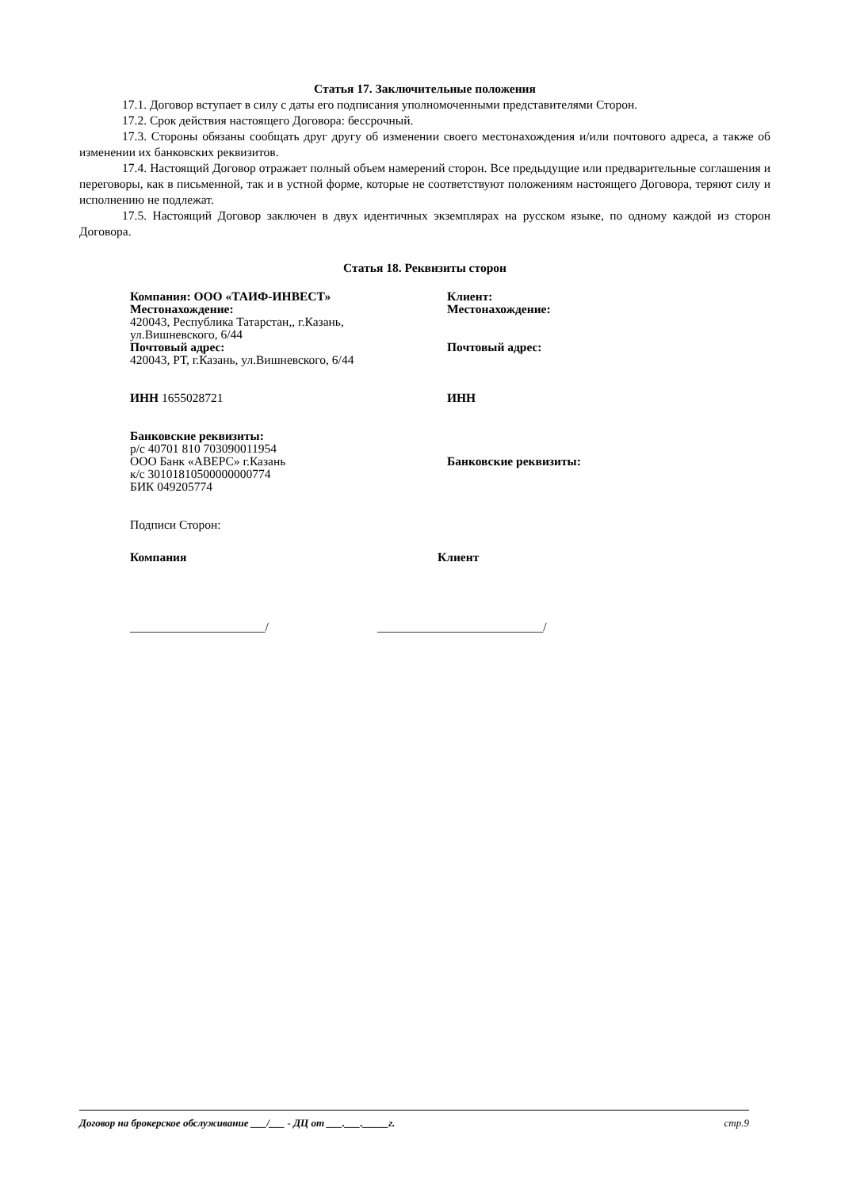Статья 17. Заключительные положения
17.1. Договор вступает в силу с даты его подписания уполномоченными представителями Сторон.
17.2. Срок действия настоящего Договора: бессрочный.
17.3. Стороны обязаны сообщать друг другу об изменении своего местонахождения и/или почтового адреса, а также об изменении их банковских реквизитов.
17.4. Настоящий Договор отражает полный объем намерений сторон. Все предыдущие или предварительные соглашения и переговоры, как в письменной, так и в устной форме, которые не соответствуют положениям настоящего Договора, теряют силу и исполнению не подлежат.
17.5. Настоящий Договор заключен в двух идентичных экземплярах на русском языке, по одному каждой из сторон Договора.
Статья 18. Реквизиты сторон
Компания: ООО «ТАИФ-ИНВЕСТ»
Местонахождение:
420043, Республика Татарстан,, г.Казань,
ул.Вишневского, 6/44
Почтовый адрес:
420043, РТ, г.Казань, ул.Вишневского, 6/44
ИНН 1655028721
Банковские реквизиты:
р/с 40701 810 703090011954
ООО Банк «АВЕРС» г.Казань
к/с 30101810500000000774
БИК 049205774
Подписи Сторон:
Клиент:
Местонахождение:
Почтовый адрес:
ИНН
Банковские реквизиты:
Компания Клиент
______________________/ ___________________________/
Договор на брокерское обслуживание ___/___ - ДЦ от ___.___._____г. стр.9